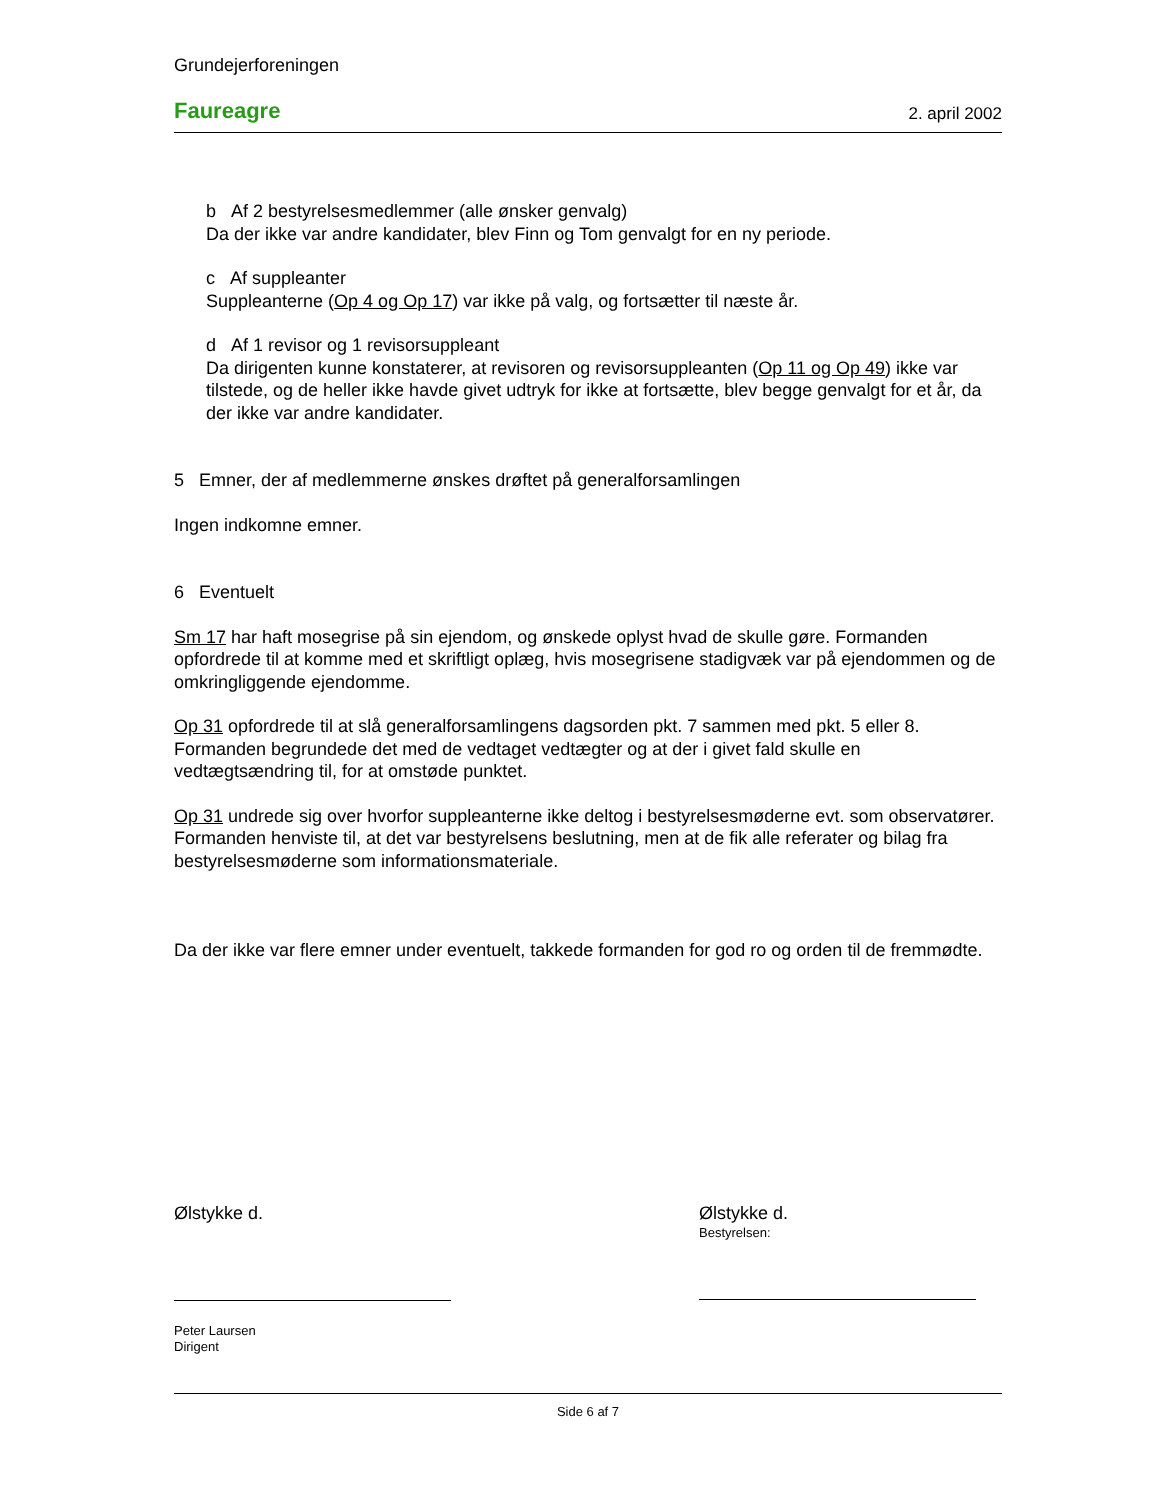Grundejerforeningen
Faureagre 2. april 2002
b Af 2 bestyrelsesmedlemmer (alle ønsker genvalg)
Da der ikke var andre kandidater, blev Finn og Tom genvalgt for en ny periode.
c Af suppleanter
Suppleanterne (Op 4 og Op 17) var ikke på valg, og fortsætter til næste år.
d Af 1 revisor og 1 revisorsuppleant
Da dirigenten kunne konstaterer, at revisoren og revisorsuppleanten (Op 11 og Op 49) ikke var tilstede, og de heller ikke havde givet udtryk for ikke at fortsætte, blev begge genvalgt for et år, da der ikke var andre kandidater.
5 Emner, der af medlemmerne ønskes drøftet på generalforsamlingen
Ingen indkomne emner.
6 Eventuelt
Sm 17 har haft mosegrise på sin ejendom, og ønskede oplyst hvad de skulle gøre. Formanden opfordrede til at komme med et skriftligt oplæg, hvis mosegrisene stadigvæk var på ejendommen og de omkringliggende ejendomme.
Op 31 opfordrede til at slå generalforsamlingens dagsorden pkt. 7 sammen med pkt. 5 eller 8. Formanden begrundede det med de vedtaget vedtægter og at der i givet fald skulle en vedtægtsændring til, for at omstøde punktet.
Op 31 undrede sig over hvorfor suppleanterne ikke deltog i bestyrelsesmøderne evt. som observatører.
Formanden henviste til, at det var bestyrelsens beslutning, men at de fik alle referater og bilag fra bestyrelsesmøderne som informationsmateriale.
Da der ikke var flere emner under eventuelt, takkede formanden for god ro og orden til de fremmødte.
Ølstykke d.
Peter Laursen
Dirigent
Ølstykke d.
Bestyrelsen:
Side 6 af 7